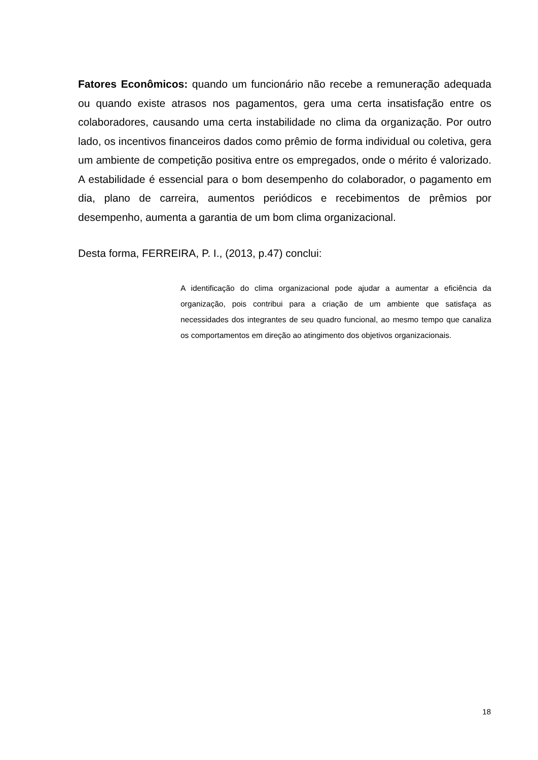Fatores Econômicos: quando um funcionário não recebe a remuneração adequada ou quando existe atrasos nos pagamentos, gera uma certa insatisfação entre os colaboradores, causando uma certa instabilidade no clima da organização. Por outro lado, os incentivos financeiros dados como prêmio de forma individual ou coletiva, gera um ambiente de competição positiva entre os empregados, onde o mérito é valorizado. A estabilidade é essencial para o bom desempenho do colaborador, o pagamento em dia, plano de carreira, aumentos periódicos e recebimentos de prêmios por desempenho, aumenta a garantia de um bom clima organizacional.
Desta forma, FERREIRA, P. I., (2013, p.47) conclui:
A identificação do clima organizacional pode ajudar a aumentar a eficiência da organização, pois contribui para a criação de um ambiente que satisfaça as necessidades dos integrantes de seu quadro funcional, ao mesmo tempo que canaliza os comportamentos em direção ao atingimento dos objetivos organizacionais.
18